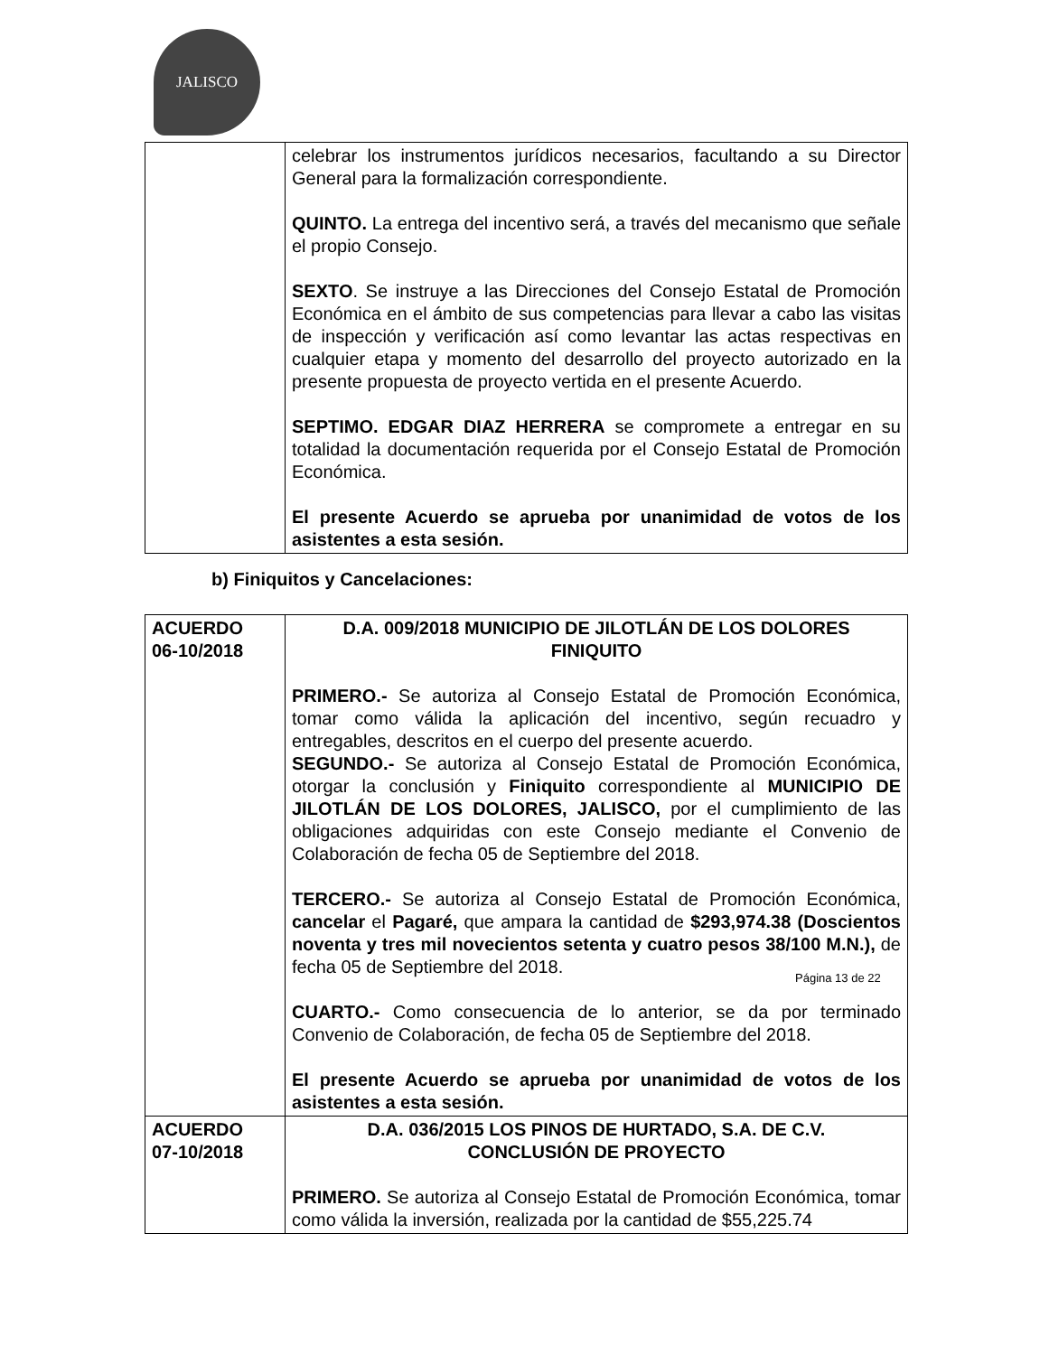JALISCO
| | celebrar los instrumentos jurídicos necesarios, facultando a su Director General para la formalización correspondiente. QUINTO. La entrega del incentivo será, a través del mecanismo que señale el propio Consejo. SEXTO . Se instruye a las Direcciones del Consejo Estatal de Promoción Económica en el ámbito de sus competencias para llevar a cabo las visitas de inspección y verificación así como levantar las actas respectivas en cualquier etapa y momento del desarrollo del proyecto autorizado en la presente propuesta de proyecto vertida en el presente Acuerdo. SEPTIMO. EDGAR DIAZ HERRERA se compromete a entregar en su totalidad la documentación requerida por el Consejo Estatal de Promoción Económica. El presente Acuerdo se aprueba por unanimidad de votos de los asistentes a esta sesión. |
b) Finiquitos y Cancelaciones:
| ACUERDO 06-10/2018 | D.A. 009/2018 MUNICIPIO DE JILOTLÁN DE LOS DOLORES FINIQUITO PRIMERO.- Se autoriza al Consejo Estatal de Promoción Económica, tomar como válida la aplicación del incentivo, según recuadro y entregables, descritos en el cuerpo del presente acuerdo. SEGUNDO.- Se autoriza al Consejo Estatal de Promoción Económica, otorgar la conclusión y Finiquito correspondiente al MUNICIPIO DE JILOTLÁN DE LOS DOLORES, JALISCO, por el cumplimiento de las obligaciones adquiridas con este Consejo mediante el Convenio de Colaboración de fecha 05 de Septiembre del 2018. TERCERO.- Se autoriza al Consejo Estatal de Promoción Económica, cancelar el Pagaré, que ampara la cantidad de $293,974.38 (Doscientos noventa y tres mil novecientos setenta y cuatro pesos 38/100 M.N.), de fecha 05 de Septiembre del 2018. CUARTO.- Como consecuencia de lo anterior, se da por terminado Convenio de Colaboración, de fecha 05 de Septiembre del 2018. El presente Acuerdo se aprueba por unanimidad de votos de los asistentes a esta sesión. |
| ACUERDO 07-10/2018 | D.A. 036/2015 LOS PINOS DE HURTADO, S.A. DE C.V. CONCLUSIÓN DE PROYECTO PRIMERO. Se autoriza al Consejo Estatal de Promoción Económica, tomar como válida la inversión, realizada por la cantidad de $55,225.74 |
Página 13 de 22